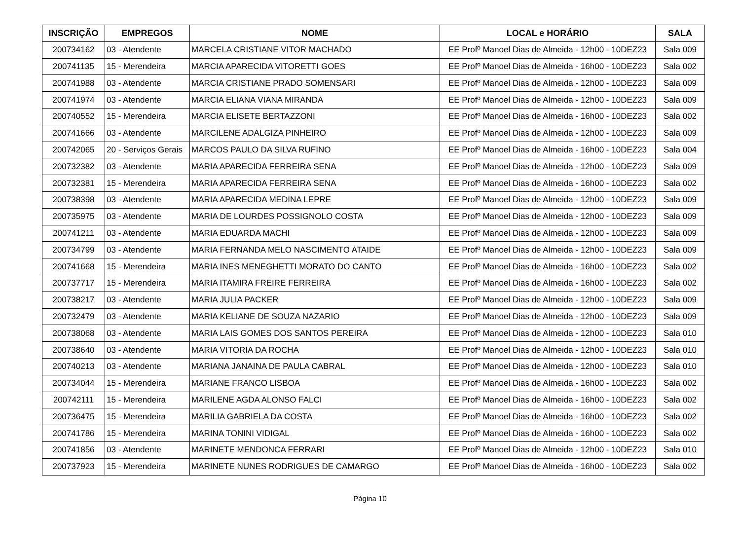| INSCRIÇÃO | EMPREGOS | NOME | LOCAL e HORÁRIO | SALA |
| --- | --- | --- | --- | --- |
| 200734162 | 03 - Atendente | MARCELA CRISTIANE VITOR MACHADO | EE Profº Manoel Dias de Almeida - 12h00 - 10DEZ23 | Sala 009 |
| 200741135 | 15 - Merendeira | MARCIA APARECIDA VITORETTI GOES | EE Profº Manoel Dias de Almeida - 16h00 - 10DEZ23 | Sala 002 |
| 200741988 | 03 - Atendente | MARCIA CRISTIANE PRADO SOMENSARI | EE Profº Manoel Dias de Almeida - 12h00 - 10DEZ23 | Sala 009 |
| 200741974 | 03 - Atendente | MARCIA ELIANA VIANA MIRANDA | EE Profº Manoel Dias de Almeida - 12h00 - 10DEZ23 | Sala 009 |
| 200740552 | 15 - Merendeira | MARCIA ELISETE BERTAZZONI | EE Profº Manoel Dias de Almeida - 16h00 - 10DEZ23 | Sala 002 |
| 200741666 | 03 - Atendente | MARCILENE ADALGIZA PINHEIRO | EE Profº Manoel Dias de Almeida - 12h00 - 10DEZ23 | Sala 009 |
| 200742065 | 20 - Serviços Gerais | MARCOS PAULO DA SILVA RUFINO | EE Profº Manoel Dias de Almeida - 16h00 - 10DEZ23 | Sala 004 |
| 200732382 | 03 - Atendente | MARIA APARECIDA FERREIRA SENA | EE Profº Manoel Dias de Almeida - 12h00 - 10DEZ23 | Sala 009 |
| 200732381 | 15 - Merendeira | MARIA APARECIDA FERREIRA SENA | EE Profº Manoel Dias de Almeida - 16h00 - 10DEZ23 | Sala 002 |
| 200738398 | 03 - Atendente | MARIA APARECIDA MEDINA LEPRE | EE Profº Manoel Dias de Almeida - 12h00 - 10DEZ23 | Sala 009 |
| 200735975 | 03 - Atendente | MARIA DE LOURDES POSSIGNOLO COSTA | EE Profº Manoel Dias de Almeida - 12h00 - 10DEZ23 | Sala 009 |
| 200741211 | 03 - Atendente | MARIA EDUARDA MACHI | EE Profº Manoel Dias de Almeida - 12h00 - 10DEZ23 | Sala 009 |
| 200734799 | 03 - Atendente | MARIA FERNANDA MELO NASCIMENTO ATAIDE | EE Profº Manoel Dias de Almeida - 12h00 - 10DEZ23 | Sala 009 |
| 200741668 | 15 - Merendeira | MARIA INES MENEGHETTI MORATO DO CANTO | EE Profº Manoel Dias de Almeida - 16h00 - 10DEZ23 | Sala 002 |
| 200737717 | 15 - Merendeira | MARIA ITAMIRA FREIRE FERREIRA | EE Profº Manoel Dias de Almeida - 16h00 - 10DEZ23 | Sala 002 |
| 200738217 | 03 - Atendente | MARIA JULIA PACKER | EE Profº Manoel Dias de Almeida - 12h00 - 10DEZ23 | Sala 009 |
| 200732479 | 03 - Atendente | MARIA KELIANE DE SOUZA NAZARIO | EE Profº Manoel Dias de Almeida - 12h00 - 10DEZ23 | Sala 009 |
| 200738068 | 03 - Atendente | MARIA LAIS GOMES DOS SANTOS PEREIRA | EE Profº Manoel Dias de Almeida - 12h00 - 10DEZ23 | Sala 010 |
| 200738640 | 03 - Atendente | MARIA VITORIA DA ROCHA | EE Profº Manoel Dias de Almeida - 12h00 - 10DEZ23 | Sala 010 |
| 200740213 | 03 - Atendente | MARIANA JANAINA DE PAULA CABRAL | EE Profº Manoel Dias de Almeida - 12h00 - 10DEZ23 | Sala 010 |
| 200734044 | 15 - Merendeira | MARIANE FRANCO LISBOA | EE Profº Manoel Dias de Almeida - 16h00 - 10DEZ23 | Sala 002 |
| 200742111 | 15 - Merendeira | MARILENE AGDA ALONSO FALCI | EE Profº Manoel Dias de Almeida - 16h00 - 10DEZ23 | Sala 002 |
| 200736475 | 15 - Merendeira | MARILIA GABRIELA DA COSTA | EE Profº Manoel Dias de Almeida - 16h00 - 10DEZ23 | Sala 002 |
| 200741786 | 15 - Merendeira | MARINA TONINI VIDIGAL | EE Profº Manoel Dias de Almeida - 16h00 - 10DEZ23 | Sala 002 |
| 200741856 | 03 - Atendente | MARINETE MENDONCA FERRARI | EE Profº Manoel Dias de Almeida - 12h00 - 10DEZ23 | Sala 010 |
| 200737923 | 15 - Merendeira | MARINETE NUNES RODRIGUES DE CAMARGO | EE Profº Manoel Dias de Almeida - 16h00 - 10DEZ23 | Sala 002 |
Página 10